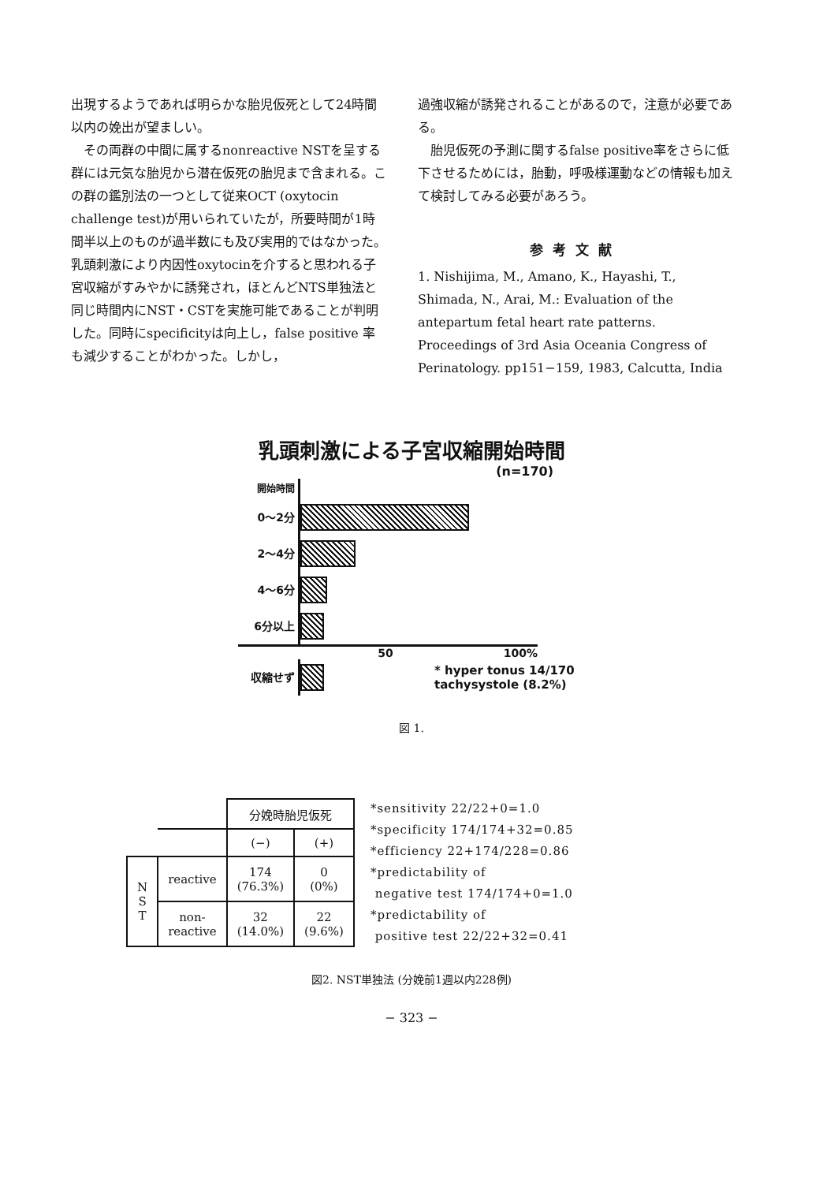出現するようであれば明らかな胎児仮死として24時間以内の娩出が望ましい。
　その両群の中間に属するnonreactive NSTを呈する群には元気な胎児から潜在仮死の胎児まで含まれる。この群の鑑別法の一つとして従来OCT (oxytocin challenge test)が用いられていたが，所要時間が1時間半以上のものが過半数にも及び実用的ではなかった。乳頭刺激により内因性oxytocinを介すると思われる子宮収縮がすみやかに誘発され，ほとんどNTS単独法と同じ時間内にNST・CSTを実施可能であることが判明した。同時にspecificityは向上し，false positive 率も減少することがわかった。しかし，
過強収縮が誘発されることがあるので，注意が必要である。
　胎児仮死の予測に関するfalse positive率をさらに低下させるためには，胎動，呼吸様運動などの情報も加えて検討してみる必要があろう。
参考文献
1. Nishijima, M., Amano, K., Hayashi, T., Shimada, N., Arai, M.: Evaluation of the antepartum fetal heart rate patterns. Proceedings of 3rd Asia Oceania Congress of Perinatology. pp151−159, 1983, Calcutta, India
乳頭刺激による子宮収縮開始時間
(n=170)
開始時間
0～2分
2～4分
4～6分
6分以上
50 100%
収縮せず
* hyper tonus 14/170
tachysystole (8.2%)
図 1.
| | | 分娩時胎児仮死 | |
| | | (−) | (+) |
| N S T | reactive | 174 (76.3%) | 0 (0%) |
| | non- reactive | 32 (14.0%) | 22 (9.6%) |
*sensitivity 22/22+0=1.0
*specificity 174/174+32=0.85
*efficiency 22+174/228=0.86
*predictability of
negative test 174/174+0=1.0
*predictability of
positive test 22/22+32=0.41
図2. NST単独法 (分娩前1週以内228例)
− 323 −